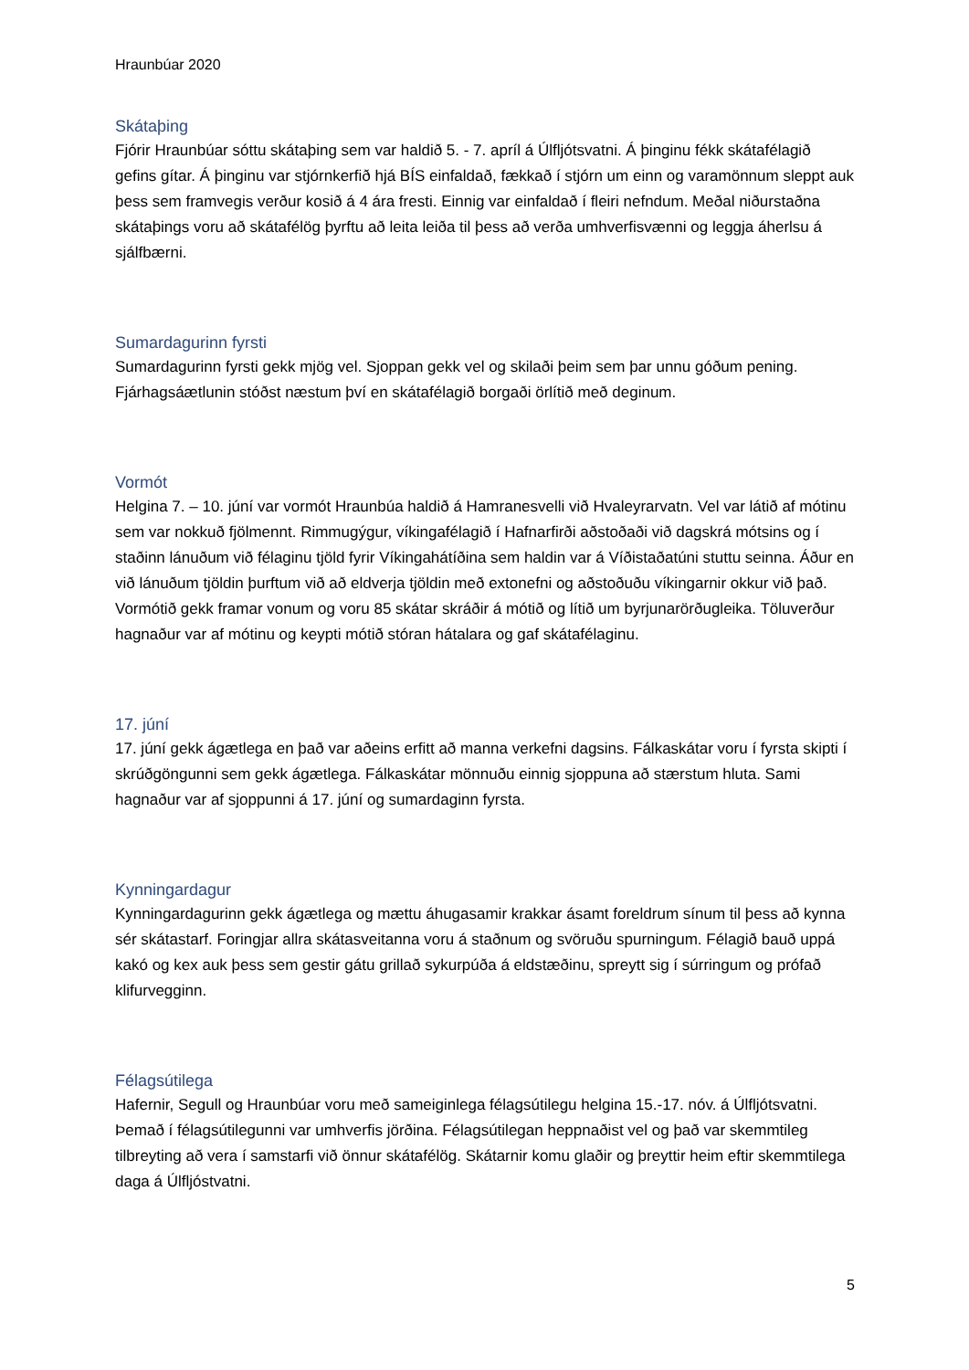Hraunbúar 2020
Skátaþing
Fjórir Hraunbúar sóttu skátaþing sem var haldið 5. - 7. apríl á Úlfljótsvatni. Á þinginu fékk skátafélagið gefins gítar. Á þinginu var stjórnkerfið hjá BÍS einfaldað, fækkað í stjórn um einn og varamönnum sleppt auk þess sem framvegis verður kosið á 4 ára fresti. Einnig var einfaldað í fleiri nefndum. Meðal niðurstaðna skátaþings voru að skátafélög þyrftu að leita leiða til þess að verða umhverfisvænni og leggja áherlsu á sjálfbærni.
Sumardagurinn fyrsti
Sumardagurinn fyrsti gekk mjög vel. Sjoppan gekk vel og skilaði þeim sem þar unnu góðum pening. Fjárhagsáætlunin stóðst næstum því en skátafélagið borgaði örlítið með deginum.
Vormót
Helgina 7. – 10. júní var vormót Hraunbúa haldið á Hamranesvelli við Hvaleyrarvatn. Vel var látið af mótinu sem var nokkuð fjölmennt. Rimmugýgur, víkingafélagið í Hafnarfirði aðstoðaði við dagskrá mótsins og í staðinn lánuðum við félaginu tjöld fyrir Víkingahátíðina sem haldin var á Víðistaðatúni stuttu seinna. Áður en við lánuðum tjöldin þurftum við að eldverja tjöldin með extonefni og aðstoðuðu víkingarnir okkur við það. Vormótið gekk framar vonum og voru 85 skátar skráðir á mótið og lítið um byrjunarörðugleika. Töluverður hagnaður var af mótinu og keypti mótið stóran hátalara og gaf skátafélaginu.
17. júní
17. júní gekk ágætlega en það var aðeins erfitt að manna verkefni dagsins. Fálkaskátar voru í fyrsta skipti í skrúðgöngunni sem gekk ágætlega. Fálkaskátar mönnuðu einnig sjoppuna að stærstum hluta. Sami hagnaður var af sjoppunni á 17. júní og sumardaginn fyrsta.
Kynningardagur
Kynningardagurinn gekk ágætlega og mættu áhugasamir krakkar ásamt foreldrum sínum til þess að kynna sér skátastarf. Foringjar allra skátasveitanna voru á staðnum og svöruðu spurningum. Félagið bauð uppá kakó og kex auk þess sem gestir gátu grillað sykurpúða á eldstæðinu, spreytt sig í súrringum og prófað klifurvegginn.
Félagsútilega
Hafernir, Segull og Hraunbúar voru með sameiginlega félagsútilegu helgina 15.-17. nóv. á Úlfljótsvatni. Þemað í félagsútilegunni var umhverfis jörðina. Félagsútilegan heppnaðist vel og það var skemmtileg tilbreyting að vera í samstarfi við önnur skátafélög. Skátarnir komu glaðir og þreyttir heim eftir skemmtilega daga á Úlfljóstvatni.
5